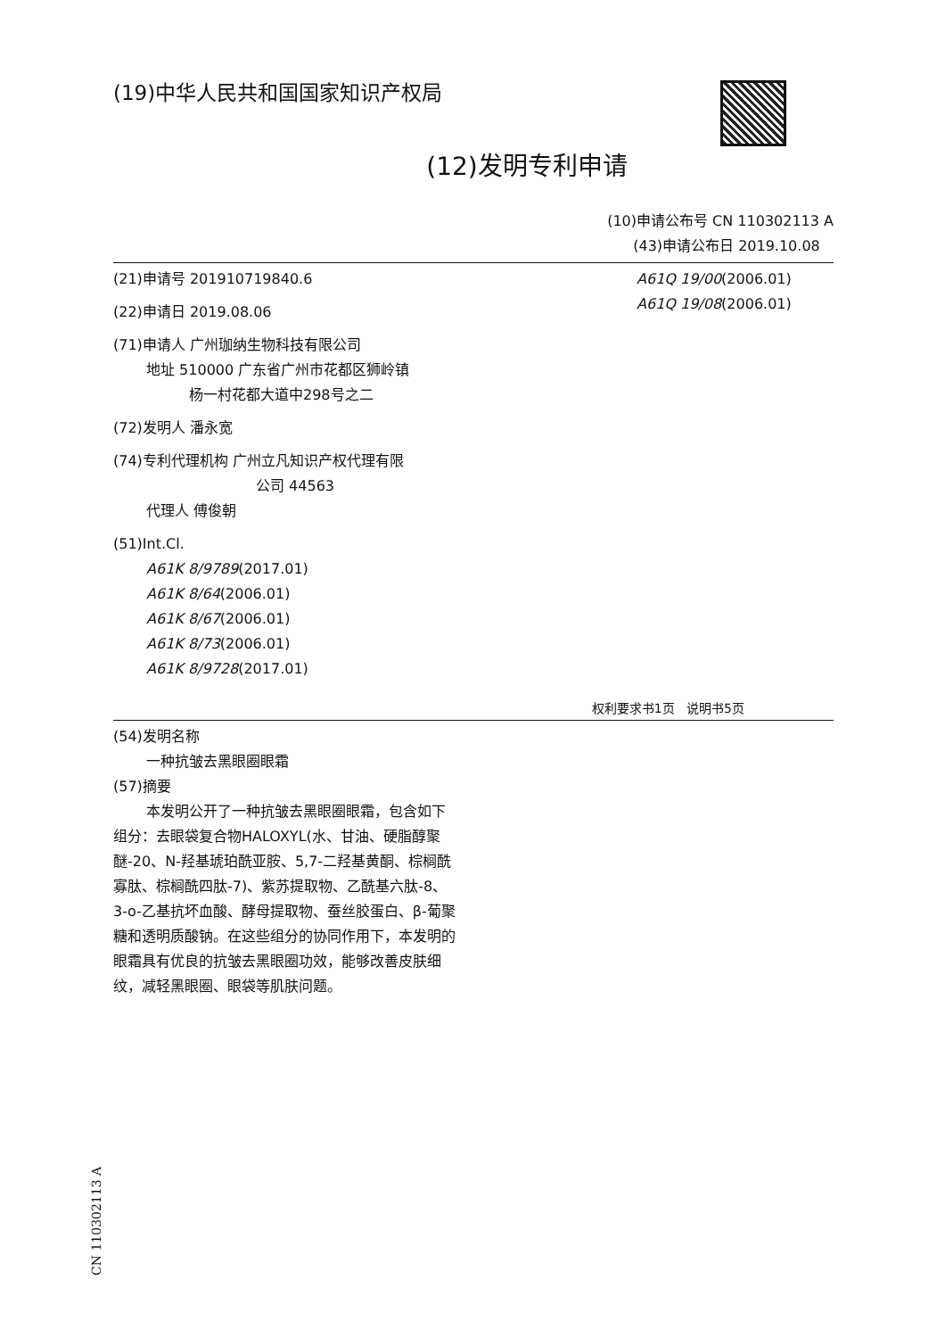(19)中华人民共和国国家知识产权局
(12)发明专利申请
(10)申请公布号 CN 110302113 A
(43)申请公布日 2019.10.08
(21)申请号 201910719840.6
(22)申请日 2019.08.06
(71)申请人 广州珈纳生物科技有限公司
地址 510000 广东省广州市花都区狮岭镇
杨一村花都大道中298号之二
(72)发明人 潘永宽
(74)专利代理机构 广州立凡知识产权代理有限
公司 44563
代理人 傅俊朝
(51)Int.Cl.
A61K 8/9789(2017.01)
A61K 8/64(2006.01)
A61K 8/67(2006.01)
A61K 8/73(2006.01)
A61K 8/9728(2017.01)
A61Q 19/00(2006.01)
A61Q 19/08(2006.01)
权利要求书1页 说明书5页
(54)发明名称
一种抗皱去黑眼圈眼霜
(57)摘要
本发明公开了一种抗皱去黑眼圈眼霜，包含如下组分：去眼袋复合物HALOXYL(水、甘油、硬脂醇聚醚-20、N-羟基琥珀酰亚胺、5,7-二羟基黄酮、棕榈酰寡肽、棕榈酰四肽-7)、紫苏提取物、乙酰基六肽-8、3-o-乙基抗坏血酸、酵母提取物、蚕丝胶蛋白、β-葡聚糖和透明质酸钠。在这些组分的协同作用下，本发明的眼霜具有优良的抗皱去黑眼圈功效，能够改善皮肤细纹，减轻黑眼圈、眼袋等肌肤问题。
CN 110302113 A